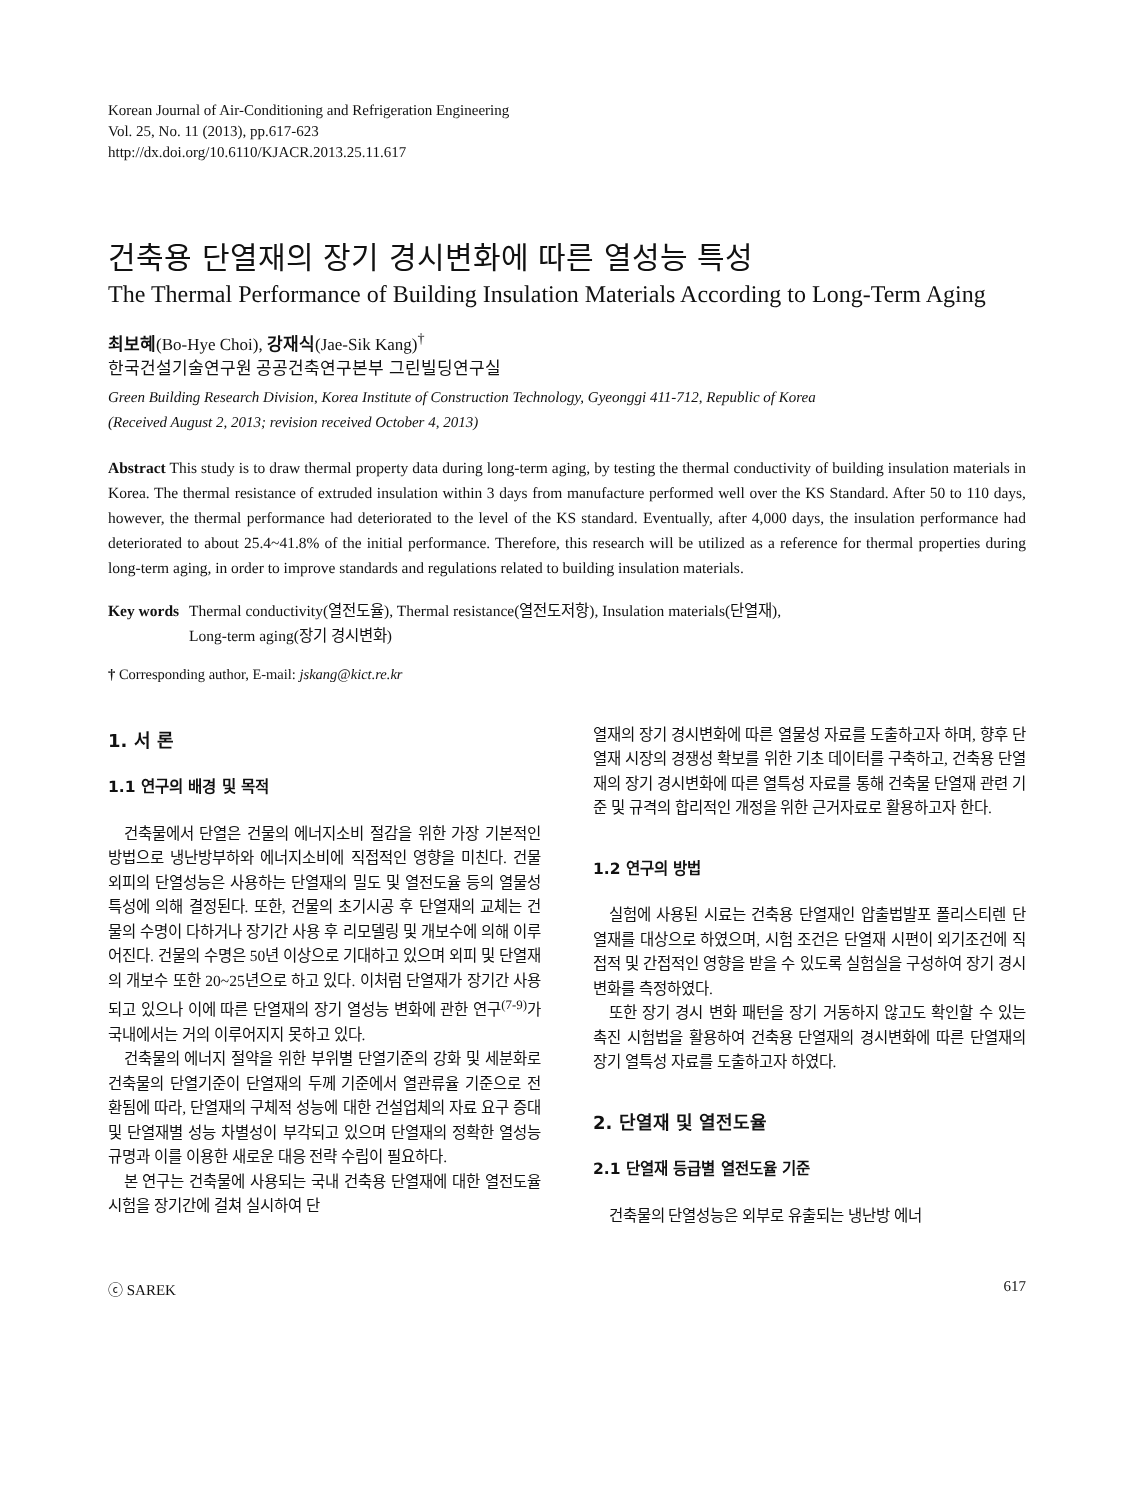Korean Journal of Air-Conditioning and Refrigeration Engineering
Vol. 25, No. 11 (2013), pp.617-623
http://dx.doi.org/10.6110/KJACR.2013.25.11.617
건축용 단열재의 장기 경시변화에 따른 열성능 특성
The Thermal Performance of Building Insulation Materials According to Long-Term Aging
최보혜(Bo-Hye Choi), 강재식(Jae-Sik Kang)<sup>†</sup>
한국건설기술연구원 공공건축연구본부 그린빌딩연구실
Green Building Research Division, Korea Institute of Construction Technology, Gyeonggi 411-712, Republic of Korea
(Received August 2, 2013; revision received October 4, 2013)
Abstract This study is to draw thermal property data during long-term aging, by testing the thermal conductivity of building insulation materials in Korea. The thermal resistance of extruded insulation within 3 days from manufacture performed well over the KS Standard. After 50 to 110 days, however, the thermal performance had deteriorated to the level of the KS standard. Eventually, after 4,000 days, the insulation performance had deteriorated to about 25.4~41.8% of the initial performance. Therefore, this research will be utilized as a reference for thermal properties during long-term aging, in order to improve standards and regulations related to building insulation materials.
Key words Thermal conductivity(열전도율), Thermal resistance(열전도저항), Insulation materials(단열재),
Long-term aging(장기 경시변화)
† Corresponding author, E-mail: jskang@kict.re.kr
1. 서 론
1.1 연구의 배경 및 목적
건축물에서 단열은 건물의 에너지소비 절감을 위한 가장 기본적인 방법으로 냉난방부하와 에너지소비에 직접적인 영향을 미친다. 건물외피의 단열성능은 사용하는 단열재의 밀도 및 열전도율 등의 열물성 특성에 의해 결정된다. 또한, 건물의 초기시공 후 단열재의 교체는 건물의 수명이 다하거나 장기간 사용 후 리모델링 및 개보수에 의해 이루어진다. 건물의 수명은 50년 이상으로 기대하고 있으며 외피 및 단열재의 개보수 또한 20~25년으로 하고 있다. 이처럼 단열재가 장기간 사용되고 있으나 이에 따른 단열재의 장기 열성능 변화에 관한 연구<sup>(7-9)</sup>가 국내에서는 거의 이루어지지 못하고 있다.
건축물의 에너지 절약을 위한 부위별 단열기준의 강화 및 세분화로 건축물의 단열기준이 단열재의 두께 기준에서 열관류율 기준으로 전환됨에 따라, 단열재의 구체적 성능에 대한 건설업체의 자료 요구 증대 및 단열재별 성능 차별성이 부각되고 있으며 단열재의 정확한 열성능 규명과 이를 이용한 새로운 대응 전략 수립이 필요하다.
본 연구는 건축물에 사용되는 국내 건축용 단열재에 대한 열전도율 시험을 장기간에 걸쳐 실시하여 단
열재의 장기 경시변화에 따른 열물성 자료를 도출하고자 하며, 향후 단열재 시장의 경쟁성 확보를 위한 기초 데이터를 구축하고, 건축용 단열재의 장기 경시변화에 따른 열특성 자료를 통해 건축물 단열재 관련 기준 및 규격의 합리적인 개정을 위한 근거자료로 활용하고자 한다.
1.2 연구의 방법
실험에 사용된 시료는 건축용 단열재인 압출법발포 폴리스티렌 단열재를 대상으로 하였으며, 시험 조건은 단열재 시편이 외기조건에 직접적 및 간접적인 영향을 받을 수 있도록 실험실을 구성하여 장기 경시변화를 측정하였다.
또한 장기 경시 변화 패턴을 장기 거동하지 않고도 확인할 수 있는 촉진 시험법을 활용하여 건축용 단열재의 경시변화에 따른 단열재의 장기 열특성 자료를 도출하고자 하였다.
2. 단열재 및 열전도율
2.1 단열재 등급별 열전도율 기준
건축물의 단열성능은 외부로 유출되는 냉난방 에너
ⓒ SAREK 617